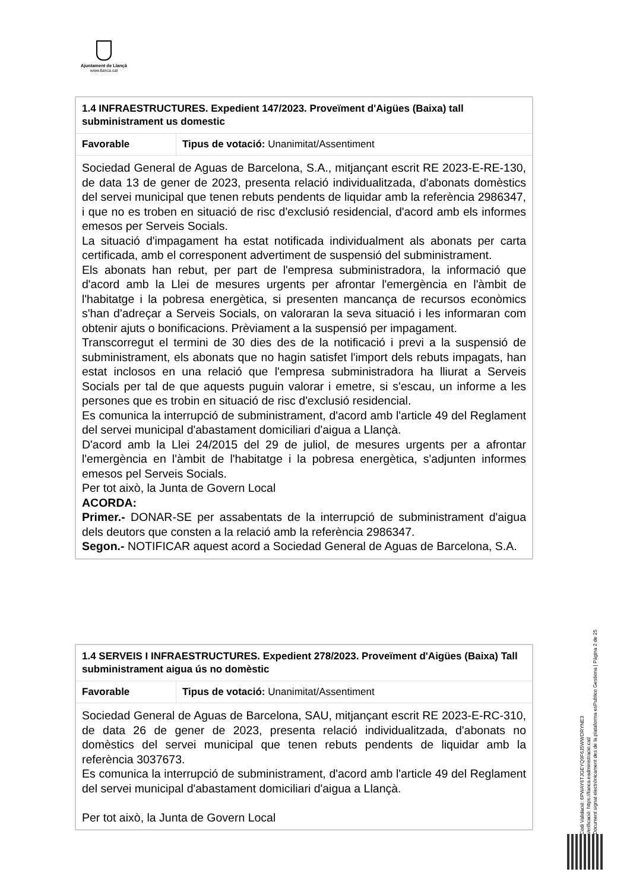Ajuntament de Llançà
www.llanca.cat
| 1.4 INFRAESTRUCTURES. Expedient 147/2023. Proveïment d'Aigües (Baixa) tall subministrament us domestic | |
| Favorable | Tipus de votació: Unanimitat/Assentiment |
| Sociedad General de Aguas de Barcelona, S.A., mitjançant escrit RE 2023-E-RE-130, de data 13 de gener de 2023, presenta relació individualitzada, d'abonats domèstics del servei municipal que tenen rebuts pendents de liquidar amb la referència 2986347, i que no es troben en situació de risc d'exclusió residencial, d'acord amb els informes emesos per Serveis Socials. La situació d'impagament ha estat notificada individualment als abonats per carta certificada, amb el corresponent advertiment de suspensió del subministrament. Els abonats han rebut, per part de l'empresa subministradora, la informació que d'acord amb la Llei de mesures urgents per afrontar l'emergència en l'àmbit de l'habitatge i la pobresa energètica, si presenten mancança de recursos econòmics s'han d'adreçar a Serveis Socials, on valoraran la seva situació i les informaran com obtenir ajuts o bonificacions. Prèviament a la suspensió per impagament. Transcorregut el termini de 30 dies des de la notificació i previ a la suspensió de subministrament, els abonats que no hagin satisfet l'import dels rebuts impagats, han estat inclosos en una relació que l'empresa subministradora ha lliurat a Serveis Socials per tal de que aquests puguin valorar i emetre, si s'escau, un informe a les persones que es trobin en situació de risc d'exclusió residencial. Es comunica la interrupció de subministrament, d'acord amb l'article 49 del Reglament del servei municipal d'abastament domiciliari d'aigua a Llançà. D'acord amb la Llei 24/2015 del 29 de juliol, de mesures urgents per a afrontar l'emergència en l'àmbit de l'habitatge i la pobresa energètica, s'adjunten informes emesos pel Serveis Socials. Per tot això, la Junta de Govern Local ACORDA: Primer.- DONAR-SE per assabentats de la interrupció de subministrament d'aigua dels deutors que consten a la relació amb la referència 2986347. Segon.- NOTIFICAR aquest acord a Sociedad General de Aguas de Barcelona, S.A. | |
| 1.4 SERVEIS I INFRAESTRUCTURES. Expedient 278/2023. Proveïment d'Aigües (Baixa) Tall subministrament aigua ús no domèstic | |
| Favorable | Tipus de votació: Unanimitat/Assentiment |
| Sociedad General de Aguas de Barcelona, SAU, mitjançant escrit RE 2023-E-RC-310, de data 26 de gener de 2023, presenta relació individualitzada, d'abonats no domèstics del servei municipal que tenen rebuts pendents de liquidar amb la referència 3037673. Es comunica la interrupció de subministrament, d'acord amb l'article 49 del Reglament del servei municipal d'abastament domiciliari d'aigua a Llançà. Per tot això, la Junta de Govern Local | |
Codi Validació: 6PWAY6TJGEYQ9F6J5WWDRYNE3
Verificació: https://llanca.eadministracio.cat/
Document signat electrònicament des de la plataforma esPublico Gestiona | Pàgina 2 de 25